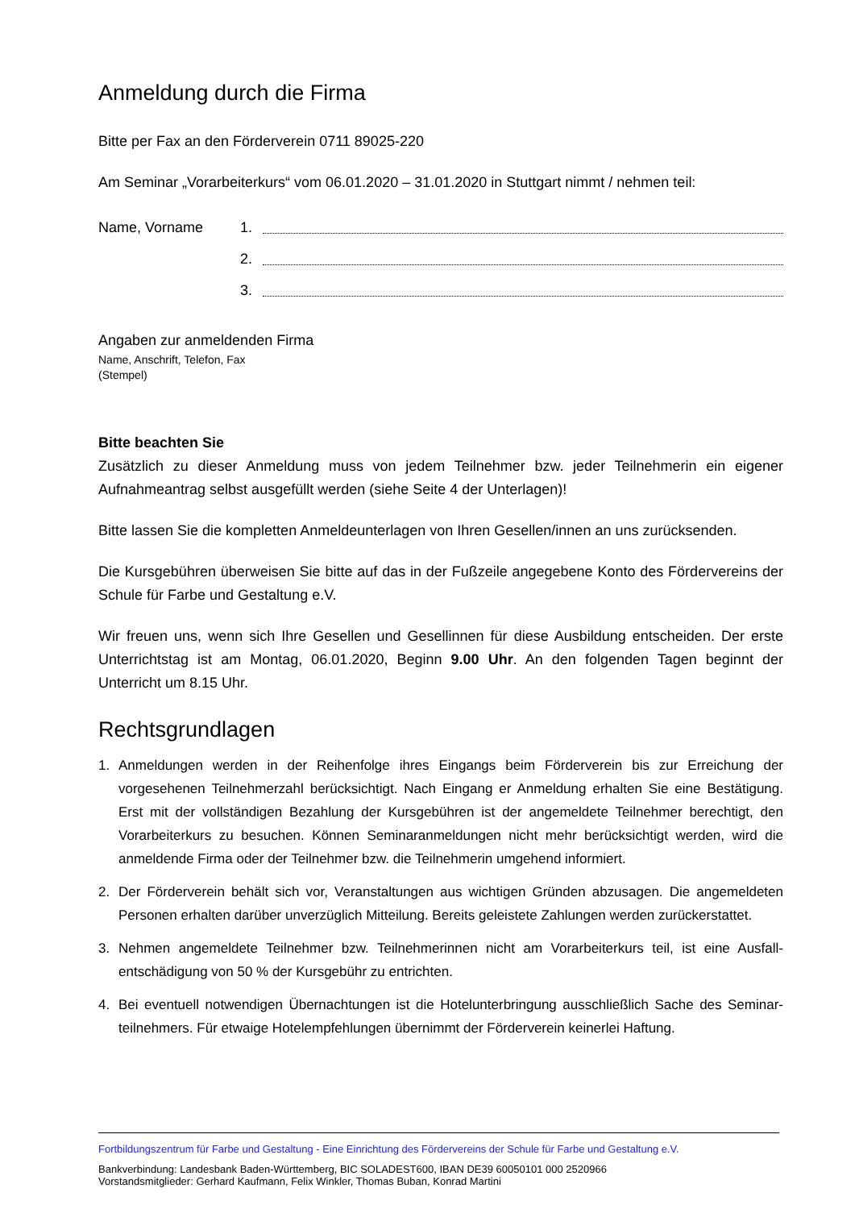Anmeldung durch die Firma
Bitte per Fax an den Förderverein 0711 89025-220
Am Seminar „Vorarbeiterkurs“ vom 06.01.2020 – 31.01.2020 in Stuttgart nimmt / nehmen teil:
Name, Vorname 1.
2.
3.
Angaben zur anmeldenden Firma
Name, Anschrift, Telefon, Fax
(Stempel)
Bitte beachten Sie
Zusätzlich zu dieser Anmeldung muss von jedem Teilnehmer bzw. jeder Teilnehmerin ein eigener Aufnahmeantrag selbst ausgefüllt werden (siehe Seite 4 der Unterlagen)!
Bitte lassen Sie die kompletten Anmeldeunterlagen von Ihren Gesellen/innen an uns zurücksenden.
Die Kursgebühren überweisen Sie bitte auf das in der Fußzeile angegebene Konto des Fördervereins der Schule für Farbe und Gestaltung e.V.
Wir freuen uns, wenn sich Ihre Gesellen und Gesellinnen für diese Ausbildung entscheiden. Der erste Unterrichtstag ist am Montag, 06.01.2020, Beginn 9.00 Uhr. An den folgenden Tagen beginnt der Unterricht um 8.15 Uhr.
Rechtsgrundlagen
1. Anmeldungen werden in der Reihenfolge ihres Eingangs beim Förderverein bis zur Erreichung der vorgesehenen Teilnehmerzahl berücksichtigt. Nach Eingang er Anmeldung erhalten Sie eine Bestätigung. Erst mit der vollständigen Bezahlung der Kursgebühren ist der angemeldete Teilnehmer berechtigt, den Vorarbeiterkurs zu besuchen. Können Seminaranmeldungen nicht mehr berücksichtigt werden, wird die anmeldende Firma oder der Teilnehmer bzw. die Teilnehmerin umgehend informiert.
2. Der Förderverein behält sich vor, Veranstaltungen aus wichtigen Gründen abzusagen. Die angemeldeten Personen erhalten darüber unverzüglich Mitteilung. Bereits geleistete Zahlungen werden zurückerstattet.
3. Nehmen angemeldete Teilnehmer bzw. Teilnehmerinnen nicht am Vorarbeiterkurs teil, ist eine Ausfall-entschädigung von 50 % der Kursgebühr zu entrichten.
4. Bei eventuell notwendigen Übernachtungen ist die Hotelunterbringung ausschließlich Sache des Seminar-teilnehmers. Für etwaige Hotelempfehlungen übernimmt der Förderverein keinerlei Haftung.
Fortbildungszentrum für Farbe und Gestaltung - Eine Einrichtung des Fördervereins der Schule für Farbe und Gestaltung e.V.
Bankverbindung: Landesbank Baden-Württemberg, BIC SOLADEST600, IBAN DE39 60050101 000 2520966
Vorstandsmitglieder: Gerhard Kaufmann, Felix Winkler, Thomas Buban, Konrad Martini